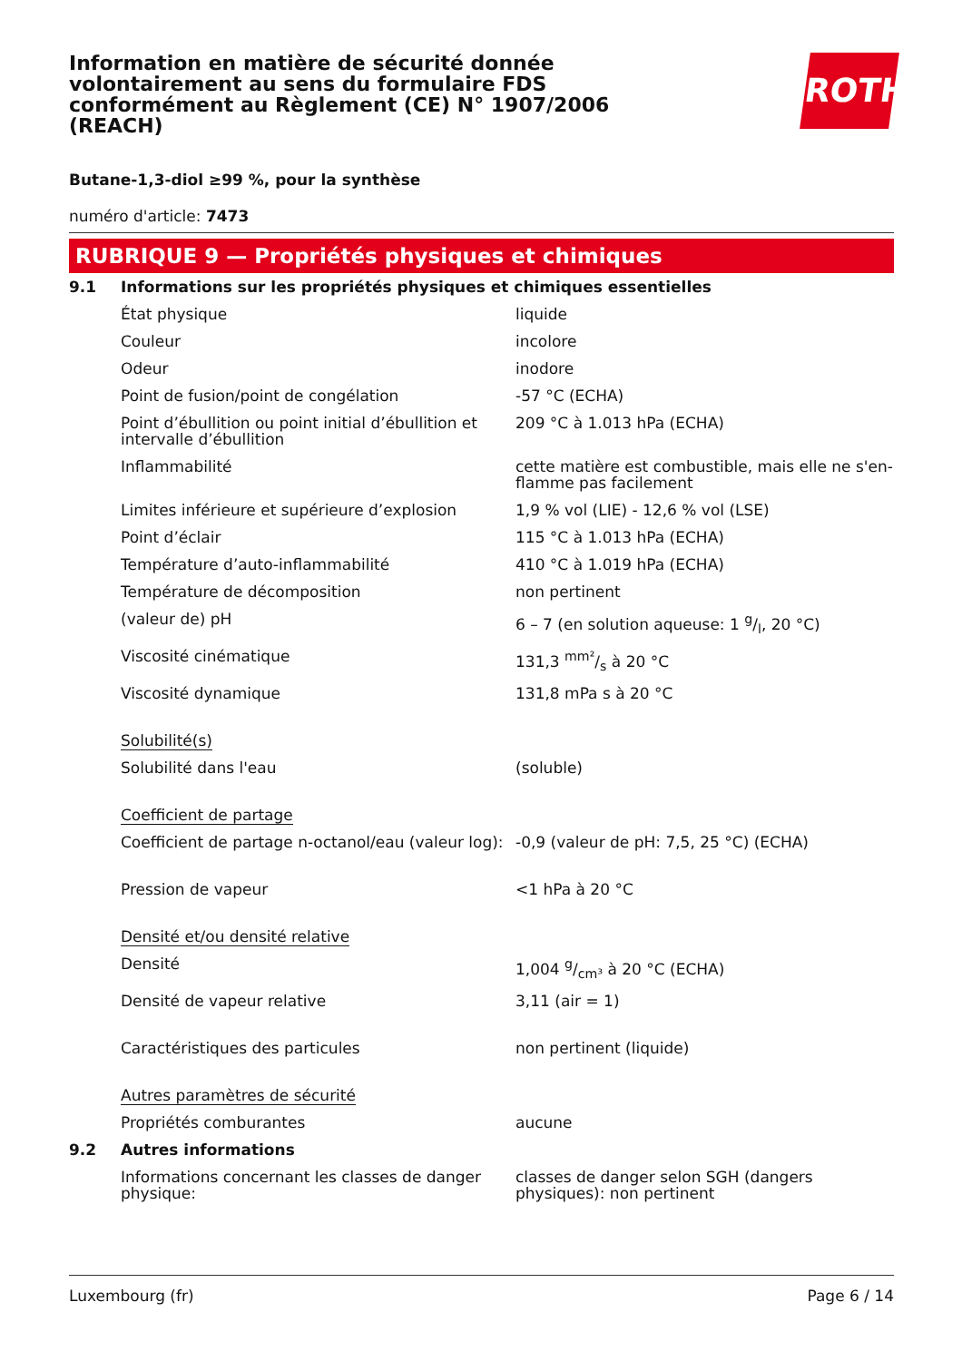Information en matière de sécurité donnée volontairement au sens du formulaire FDS conformément au Règlement (CE) N° 1907/2006 (REACH)
ROTH
Butane-1,3-diol ≥99 %, pour la synthèse
numéro d'article: 7473
RUBRIQUE 9 — Propriétés physiques et chimiques
| 9.1 | Informations sur les propriétés physiques et chimiques essentielles | |
| | État physique | liquide |
| | Couleur | incolore |
| | Odeur | inodore |
| | Point de fusion/point de congélation | -57 °C (ECHA) |
| | Point d’ébullition ou point initial d’ébullition et intervalle d’ébullition | 209 °C à 1.013 hPa (ECHA) |
| | Inflammabilité | cette matière est combustible, mais elle ne s'en-flamme pas facilement |
| | Limites inférieure et supérieure d’explosion | 1,9 % vol (LIE) - 12,6 % vol (LSE) |
| | Point d’éclair | 115 °C à 1.013 hPa (ECHA) |
| | Température d’auto-inflammabilité | 410 °C à 1.019 hPa (ECHA) |
| | Température de décomposition | non pertinent |
| | (valeur de) pH | 6 – 7 (en solution aqueuse: 1 g/l, 20 °C) |
| | Viscosité cinématique | 131,3 mm²/s à 20 °C |
| | Viscosité dynamique | 131,8 mPa s à 20 °C |
| | Solubilité(s) | |
| | Solubilité dans l'eau | (soluble) |
| | Coefficient de partage | |
| | Coefficient de partage n-octanol/eau (valeur log): | -0,9 (valeur de pH: 7,5, 25 °C) (ECHA) |
| | Pression de vapeur | <1 hPa à 20 °C |
| | Densité et/ou densité relative | |
| | Densité | 1,004 g/cm³ à 20 °C (ECHA) |
| | Densité de vapeur relative | 3,11 (air = 1) |
| | Caractéristiques des particules | non pertinent (liquide) |
| | Autres paramètres de sécurité | |
| | Propriétés comburantes | aucune |
| 9.2 | Autres informations | |
| | Informations concernant les classes de danger physique: | classes de danger selon SGH (dangers physiques): non pertinent |
Luxembourg (fr) Page 6 / 14